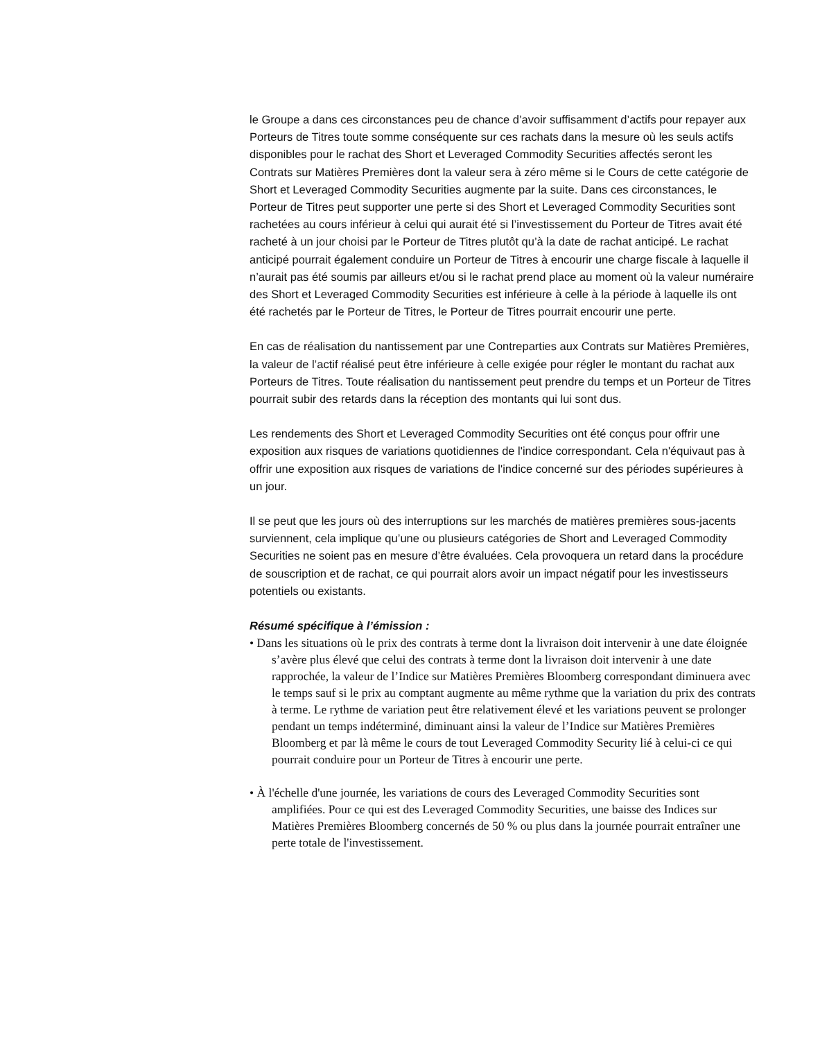le Groupe a dans ces circonstances peu de chance d’avoir suffisamment d’actifs pour repayer aux Porteurs de Titres toute somme conséquente sur ces rachats dans la mesure où les seuls actifs disponibles pour le rachat des Short et Leveraged Commodity Securities affectés seront les Contrats sur Matières Premières dont la valeur sera à zéro même si le Cours de cette catégorie de Short et Leveraged Commodity Securities augmente par la suite. Dans ces circonstances, le Porteur de Titres peut supporter une perte si des Short et Leveraged Commodity Securities sont rachetées au cours inférieur à celui qui aurait été si l’investissement du Porteur de Titres avait été racheté à un jour choisi par le Porteur de Titres plutôt qu’à la date de rachat anticipé. Le rachat anticipé pourrait également conduire un Porteur de Titres à encourir une charge fiscale à laquelle il n’aurait pas été soumis par ailleurs et/ou si le rachat prend place au moment où la valeur numéraire des Short et Leveraged Commodity Securities est inférieure à celle à la période à laquelle ils ont été rachetés par le Porteur de Titres, le Porteur de Titres pourrait encourir une perte.
En cas de réalisation du nantissement par une Contreparties aux Contrats sur Matières Premières, la valeur de l’actif réalisé peut être inférieure à celle exigée pour régler le montant du rachat aux Porteurs de Titres. Toute réalisation du nantissement peut prendre du temps et un Porteur de Titres pourrait subir des retards dans la réception des montants qui lui sont dus.
Les rendements des Short et Leveraged Commodity Securities ont été conçus pour offrir une exposition aux risques de variations quotidiennes de l'indice correspondant. Cela n'équivaut pas à offrir une exposition aux risques de variations de l'indice concerné sur des périodes supérieures à un jour.
Il se peut que les jours où des interruptions sur les marchés de matières premières sous-jacents surviennent, cela implique qu’une ou plusieurs catégories de Short and Leveraged Commodity Securities ne soient pas en mesure d’être évaluées. Cela provoquera un retard dans la procédure de souscription et de rachat, ce qui pourrait alors avoir un impact négatif pour les investisseurs potentiels ou existants.
Résumé spécifique à l’émission :
• Dans les situations où le prix des contrats à terme dont la livraison doit intervenir à une date éloignée s’avère plus élevé que celui des contrats à terme dont la livraison doit intervenir à une date rapprochée, la valeur de l’Indice sur Matières Premières Bloomberg correspondant diminuera avec le temps sauf si le prix au comptant augmente au même rythme que la variation du prix des contrats à terme. Le rythme de variation peut être relativement élevé et les variations peuvent se prolonger pendant un temps indéterminé, diminuant ainsi la valeur de l’Indice sur Matières Premières Bloomberg et par là même le cours de tout Leveraged Commodity Security lié à celui-ci ce qui pourrait conduire pour un Porteur de Titres à encourir une perte.
• À l'échelle d'une journée, les variations de cours des Leveraged Commodity Securities sont amplifiées. Pour ce qui est des Leveraged Commodity Securities, une baisse des Indices sur Matières Premières Bloomberg concernés de 50 % ou plus dans la journée pourrait entraîner une perte totale de l'investissement.